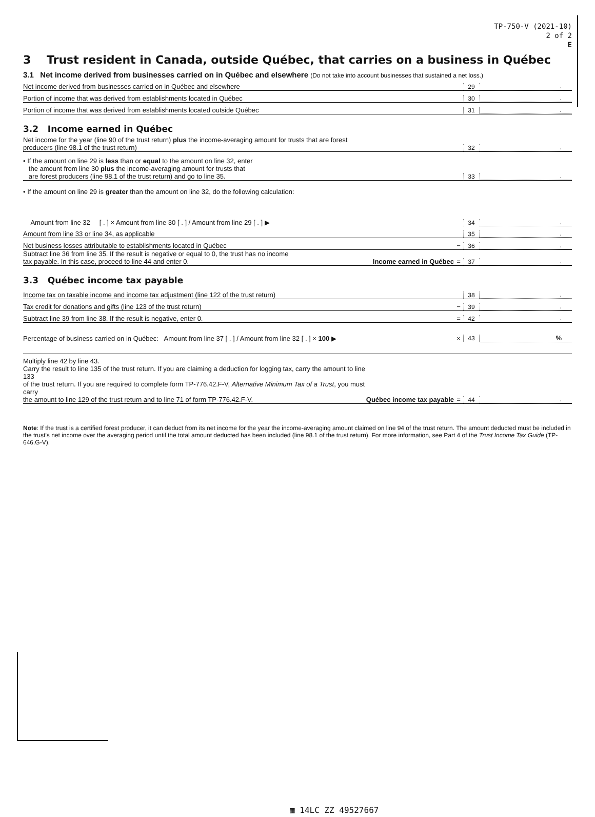TP-750-V (2021-10)
2 of 2
E
3 Trust resident in Canada, outside Québec, that carries on a business in Québec
3.1 Net income derived from businesses carried on in Québec and elsewhere (Do not take into account businesses that sustained a net loss.)
Net income derived from businesses carried on in Québec and elsewhere 29.
Portion of income that was derived from establishments located in Québec 30.
Portion of income that was derived from establishments located outside Québec 31.
3.2 Income earned in Québec
Net income for the year (line 90 of the trust return) plus the income-averaging amount for trusts that are forest
producers (line 98.1 of the trust return) 32.
• If the amount on line 29 is less than or equal to the amount on line 32, enter
the amount from line 30 plus the income-averaging amount for trusts that
are forest producers (line 98.1 of the trust return) and go to line 35. 33.
• If the amount on line 29 is greater than the amount on line 32, do the following calculation:
Amount from line 32 [ . ] × Amount from line 30 [ . ] / Amount from line 29 [ . ] ▶ 34.
Amount from line 33 or line 34, as applicable 35.
Net business losses attributable to establishments located in Québec − 36.
Subtract line 36 from line 35. If the result is negative or equal to 0, the trust has no income
tax payable. In this case, proceed to line 44 and enter 0. Income earned in Québec = 37.
3.3 Québec income tax payable
Income tax on taxable income and income tax adjustment (line 122 of the trust return) 38.
Tax credit for donations and gifts (line 123 of the trust return) − 39.
Subtract line 39 from line 38. If the result is negative, enter 0. = 42.
Percentage of business carried on in Québec: Amount from line 37 [ . ] / Amount from line 32 [ . ] × 100 ▶ × 43%
Multiply line 42 by line 43.
Carry the result to line 135 of the trust return. If you are claiming a deduction for logging tax, carry the amount to line 133
of the trust return. If you are required to complete form TP-776.42.F-V, Alternative Minimum Tax of a Trust, you must carry
the amount to line 129 of the trust return and to line 71 of form TP-776.42.F-V. Québec income tax payable = 44.
Note: If the trust is a certified forest producer, it can deduct from its net income for the year the income-averaging amount claimed on line 94 of the trust return. The amount deducted must be included in the trust’s net income over the averaging period until the total amount deducted has been included (line 98.1 of the trust return). For more information, see Part 4 of the Trust Income Tax Guide (TP-646.G-V).
▦ 14LC ZZ 49527667